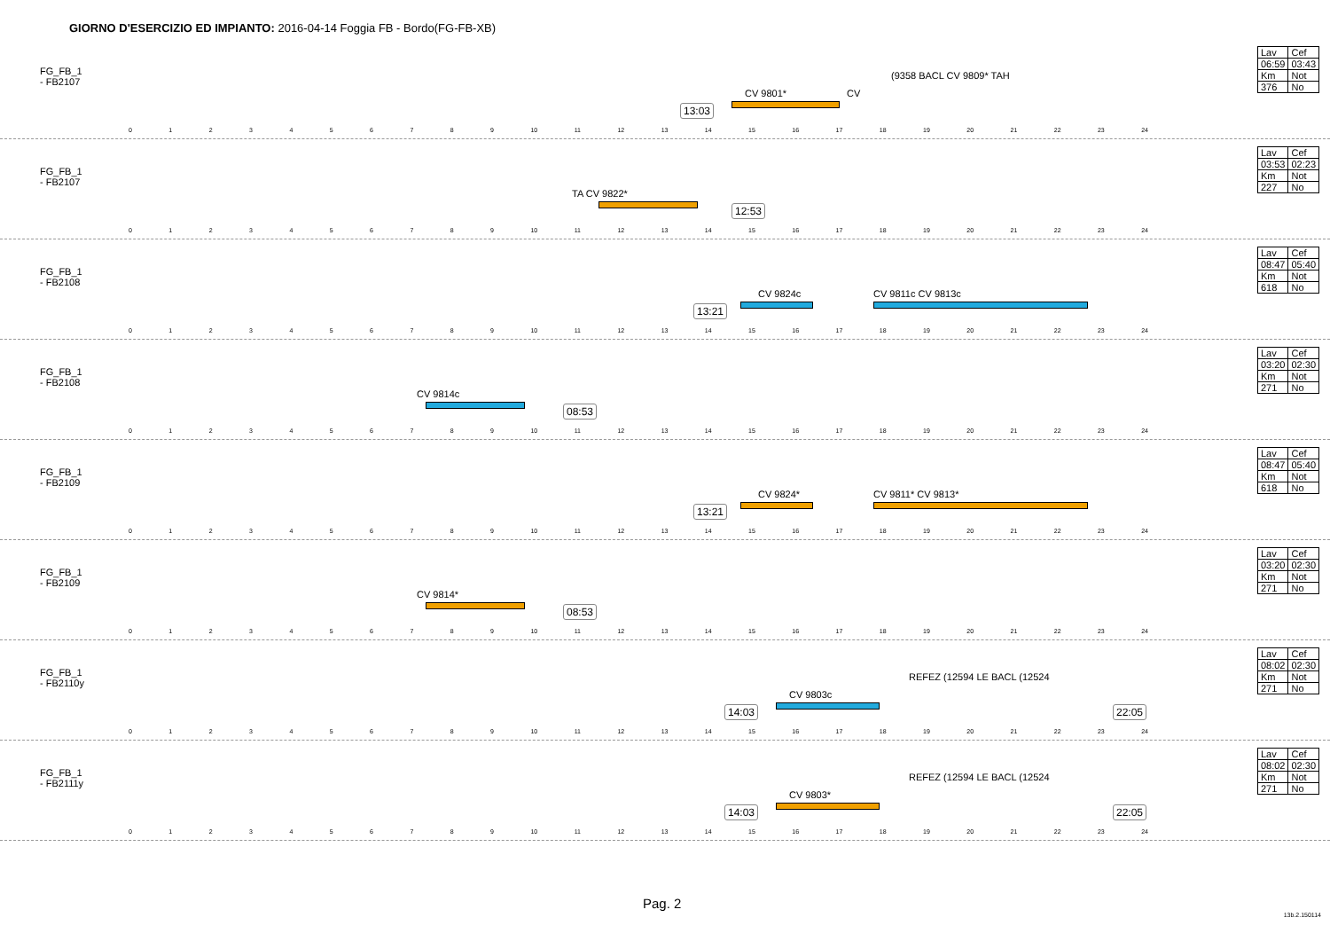GIORNO D'ESERCIZIO ED IMPIANTO: 2016-04-14 Foggia FB - Bordo(FG-FB-XB)
FG_FB_1
- FB2107
CV 9801* CV
13:03
(9358 BACL CV 9809* TAH
0123456789 10 11 12 13 14 15 16 17 18 19 20 21 22 23 24
| Lav | Cef |
| 06:59 | 03:43 |
| Km | Not |
| 376 | No |
FG_FB_1
- FB2107
TA CV 9822*
12:53
0123456789 10 11 12 13 14 15 16 17 18 19 20 21 22 23 24
| Lav | Cef |
| 03:53 | 02:23 |
| Km | Not |
| 227 | No |
FG_FB_1
- FB2108
CV 9824c CV 9811c CV 9813c
13:21
0123456789 10 11 12 13 14 15 16 17 18 19 20 21 22 23 24
| Lav | Cef |
| 08:47 | 05:40 |
| Km | Not |
| 618 | No |
FG_FB_1
- FB2108
CV 9814c
08:53
0123456789 10 11 12 13 14 15 16 17 18 19 20 21 22 23 24
| Lav | Cef |
| 03:20 | 02:30 |
| Km | Not |
| 271 | No |
FG_FB_1
- FB2109
CV 9824* CV 9811* CV 9813*
13:21
0123456789 10 11 12 13 14 15 16 17 18 19 20 21 22 23 24
| Lav | Cef |
| 08:47 | 05:40 |
| Km | Not |
| 618 | No |
FG_FB_1
- FB2109
CV 9814*
08:53
0123456789 10 11 12 13 14 15 16 17 18 19 20 21 22 23 24
| Lav | Cef |
| 03:20 | 02:30 |
| Km | Not |
| 271 | No |
FG_FB_1
- FB2110y
CV 9803c
REFEZ (12594 LE BACL (12524
14:03 22:05
0123456789 10 11 12 13 14 15 16 17 18 19 20 21 22 23 24
| Lav | Cef |
| 08:02 | 02:30 |
| Km | Not |
| 271 | No |
FG_FB_1
- FB2111y
CV 9803*
REFEZ (12594 LE BACL (12524
14:03 22:05
0123456789 10 11 12 13 14 15 16 17 18 19 20 21 22 23 24
| Lav | Cef |
| 08:02 | 02:30 |
| Km | Not |
| 271 | No |
Pag. 2
13b.2.150114